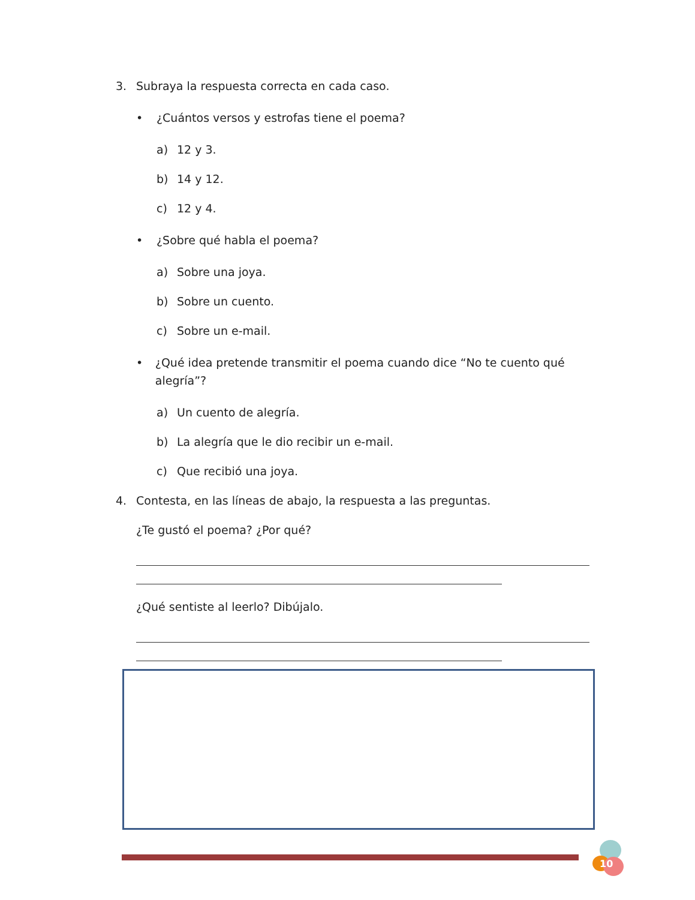3. Subraya la respuesta correcta en cada caso.
• ¿Cuántos versos y estrofas tiene el poema?
a) 12 y 3.
b) 14 y 12.
c) 12 y 4.
• ¿Sobre qué habla el poema?
a) Sobre una joya.
b) Sobre un cuento.
c) Sobre un e-mail.
• ¿Qué idea pretende transmitir el poema cuando dice “No te cuento qué alegría”?
a) Un cuento de alegría.
b) La alegría que le dio recibir un e-mail.
c) Que recibió una joya.
4. Contesta, en las líneas de abajo, la respuesta a las preguntas.
¿Te gustó el poema? ¿Por qué?
¿Qué sentiste al leerlo? Dibújalo.
10